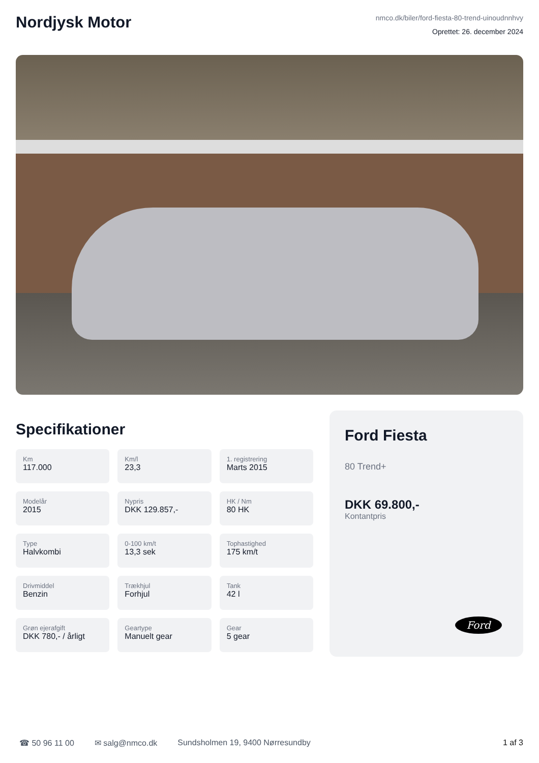Nordjysk Motor
nmco.dk/biler/ford-fiesta-80-trend-uinoudnnhvy
Oprettet: 26. december 2024
Specifikationer
Km
117.000
Km/l
23,3
1. registrering
Marts 2015
Modelår
2015
Nypris
DKK 129.857,-
HK / Nm
80 HK
Type
Halvkombi
0-100 km/t
13,3 sek
Tophastighed
175 km/t
Drivmiddel
Benzin
Trækhjul
Forhjul
Tank
42 l
Grøn ejerafgift
DKK 780,- / årligt
Geartype
Manuelt gear
Gear
5 gear
Ford Fiesta
80 Trend+
DKK 69.800,-
Kontantpris
Ford
☎ 50 96 11 00 ✉ salg@nmco.dk Sundsholmen 19, 9400 Nørresundby 1 af 3